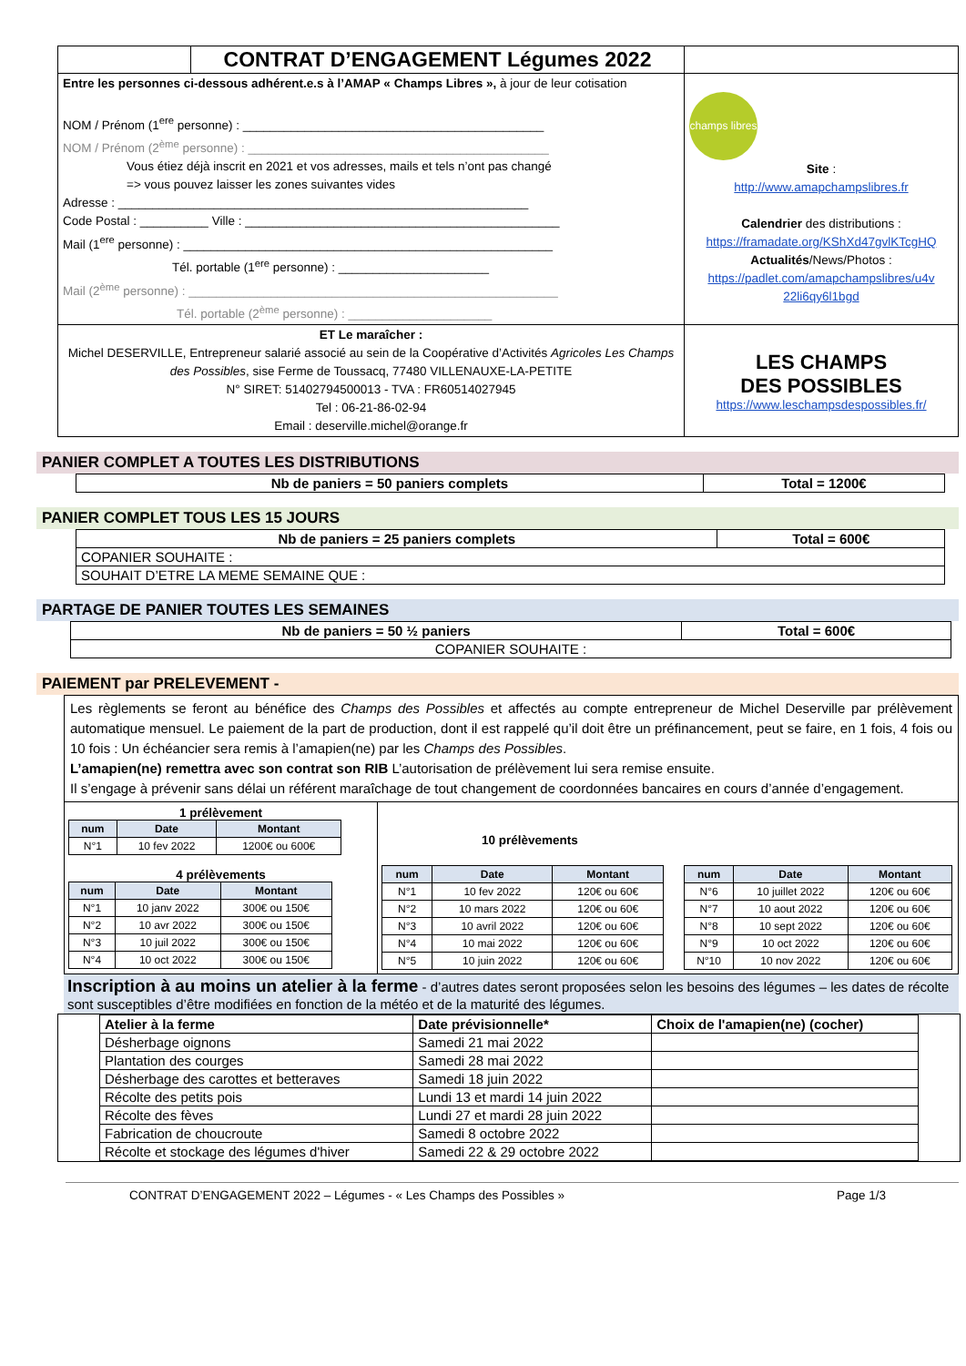| | CONTRAT D’ENGAGEMENT Légumes 2022 | |
| Entre les personnes ci-dessous adhérent.e.s à l’AMAP « Champs Libres », à jour de leur cotisation NOM / Prénom (1<sup>ere</sup> personne) : ____________________________________________ NOM / Prénom (2<sup>ème</sup> personne) : ____________________________________________ Vous étiez déjà inscrit en 2021 et vos adresses, mails et tels n’ont pas changé => vous pouvez laisser les zones suivantes vides Adresse : ____________________________________________________________ Code Postal : __________ Ville : ______________________________________________ Mail (1<sup>ere</sup> personne) : ______________________________________________________ Tél. portable (1<sup>ere</sup> personne) : ______________________ Mail (2<sup>ème</sup> personne) : ______________________________________________________ Tél. portable (2<sup>ème</sup> personne) : _____________________ | | champs libres Site : http://www.amapchampslibres.fr Calendrier des distributions : https://framadate.org/KShXd47gvlKTcgHQ Actualités /News/Photos : https://padlet.com/amapchampslibres/u4v 22li6qy6l1bgd |
| ET Le maraîcher : Michel DESERVILLE, Entrepreneur salarié associé au sein de la Coopérative d’Activités Agricoles Les Champs des Possibles , sise Ferme de Toussacq, 77480 VILLENAUXE-LA-PETITE N° SIRET: 51402794500013 - TVA : FR60514027945 Tel : 06-21-86-02-94 Email : deserville.michel@orange.fr | | LES CHAMPS DES POSSIBLES https://www.leschampsdespossibles.fr/ |
PANIER COMPLET A TOUTES LES DISTRIBUTIONS
| Nb de paniers = 50 paniers complets | Total = 1200€ |
PANIER COMPLET TOUS LES 15 JOURS
| Nb de paniers = 25 paniers complets | Total = 600€ |
| COPANIER SOUHAITE : | |
| SOUHAIT D’ETRE LA MEME SEMAINE QUE : | |
PARTAGE DE PANIER TOUTES LES SEMAINES
| Nb de paniers = 50 ½ paniers | Total = 600€ |
| COPANIER SOUHAITE : | |
PAIEMENT par PRELEVEMENT -
Les règlements se feront au bénéfice des Champs des Possibles et affectés au compte entrepreneur de Michel Deserville par prélèvement automatique mensuel. Le paiement de la part de production, dont il est rappelé qu’il doit être un préfinancement, peut se faire, en 1 fois, 4 fois ou 10 fois : Un échéancier sera remis à l’amapien(ne) par les Champs des Possibles.
L’amapien(ne) remettra avec son contrat son RIB L’autorisation de prélèvement lui sera remise ensuite.
Il s’engage à prévenir sans délai un référent maraîchage de tout changement de coordonnées bancaires en cours d’année d’engagement.
1 prélèvement
| num | Date | Montant |
| --- | --- | --- |
| N°1 | 10 fev 2022 | 1200€ ou 600€ |
4 prélèvements
| num | Date | Montant |
| --- | --- | --- |
| N°1 | 10 janv 2022 | 300€ ou 150€ |
| N°2 | 10 avr 2022 | 300€ ou 150€ |
| N°3 | 10 juil 2022 | 300€ ou 150€ |
| N°4 | 10 oct 2022 | 300€ ou 150€ |
10 prélèvements
| num | Date | Montant |
| --- | --- | --- |
| N°1 | 10 fev 2022 | 120€ ou 60€ |
| N°2 | 10 mars 2022 | 120€ ou 60€ |
| N°3 | 10 avril 2022 | 120€ ou 60€ |
| N°4 | 10 mai 2022 | 120€ ou 60€ |
| N°5 | 10 juin 2022 | 120€ ou 60€ |
| num | Date | Montant |
| --- | --- | --- |
| N°6 | 10 juillet 2022 | 120€ ou 60€ |
| N°7 | 10 aout 2022 | 120€ ou 60€ |
| N°8 | 10 sept 2022 | 120€ ou 60€ |
| N°9 | 10 oct 2022 | 120€ ou 60€ |
| N°10 | 10 nov 2022 | 120€ ou 60€ |
Inscription à au moins un atelier à la ferme - d’autres dates seront proposées selon les besoins des légumes – les dates de récolte sont susceptibles d’être modifiées en fonction de la météo et de la maturité des légumes.
| Atelier à la ferme | Date prévisionnelle* | Choix de l'amapien(ne) (cocher) |
| --- | --- | --- |
| Désherbage oignons | Samedi 21 mai 2022 | |
| Plantation des courges | Samedi 28 mai 2022 | |
| Désherbage des carottes et betteraves | Samedi 18 juin 2022 | |
| Récolte des petits pois | Lundi 13 et mardi 14 juin 2022 | |
| Récolte des fèves | Lundi 27 et mardi 28 juin 2022 | |
| Fabrication de choucroute | Samedi 8 octobre 2022 | |
| Récolte et stockage des légumes d'hiver | Samedi 22 & 29 octobre 2022 | |
CONTRAT D’ENGAGEMENT 2022 – Légumes - « Les Champs des Possibles » Page 1/3